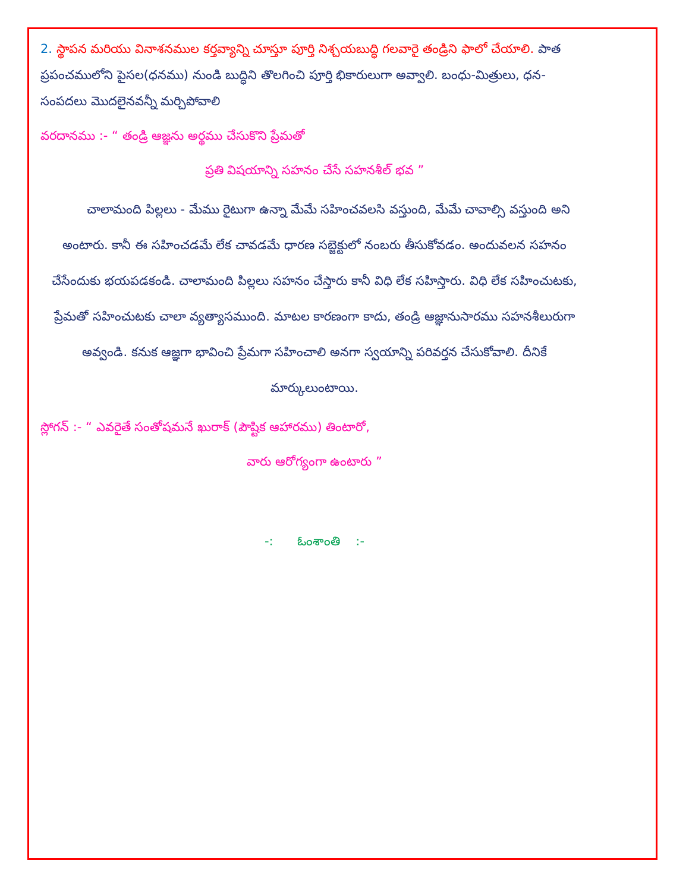2. స్థాపన మరియు వినాశనముల కర్తవ్యాన్ని చూస్తూ పూర్తి నిశ్చయబుద్ధి గలవారై తండ్రిని ఫాలో చేయాలి. పాత ప్రపంచములోని పైసల(ధనము) నుండి బుద్ధిని తొలగించి పూర్తి భికారులుగా అవ్వాలి. బంధు-మిత్రులు, ధన-సంపదలు మొదలైనవన్నీ మర్చిపోవాలి
వరదానము :- “ తండ్రి ఆజ్ఞను అర్థము చేసుకొని ప్రేమతో
ప్రతి విషయాన్ని సహనం చేసే సహనశీల్ భవ ”
చాలామంది పిల్లలు - మేము రైటుగా ఉన్నా మేమే సహించవలసి వస్తుంది, మేమే చావాల్సి వస్తుంది అని అంటారు. కానీ ఈ సహించడమే లేక చావడమే ధారణ సబ్జెక్టులో నంబరు తీసుకోవడం. అందువలన సహనం చేసేందుకు భయపడకండి. చాలామంది పిల్లలు సహనం చేస్తారు కానీ విధి లేక సహిస్తారు. విధి లేక సహించుటకు, ప్రేమతో సహించుటకు చాలా వ్యత్యాసముంది. మాటల కారణంగా కాదు, తండ్రి ఆజ్ఞానుసారము సహనశీలురుగా అవ్వండి. కనుక ఆజ్ఞగా భావించి ప్రేమగా సహించాలి అనగా స్వయాన్ని పరివర్తన చేసుకోవాలి. దీనికే మార్కులుంటాయి.
స్లోగన్ :- “ ఎవరైతే సంతోషమనే ఖురాక్ (పౌష్టిక ఆహారము) తింటారో,
వారు ఆరోగ్యంగా ఉంటారు ”
-: ఓంశాంతి :-